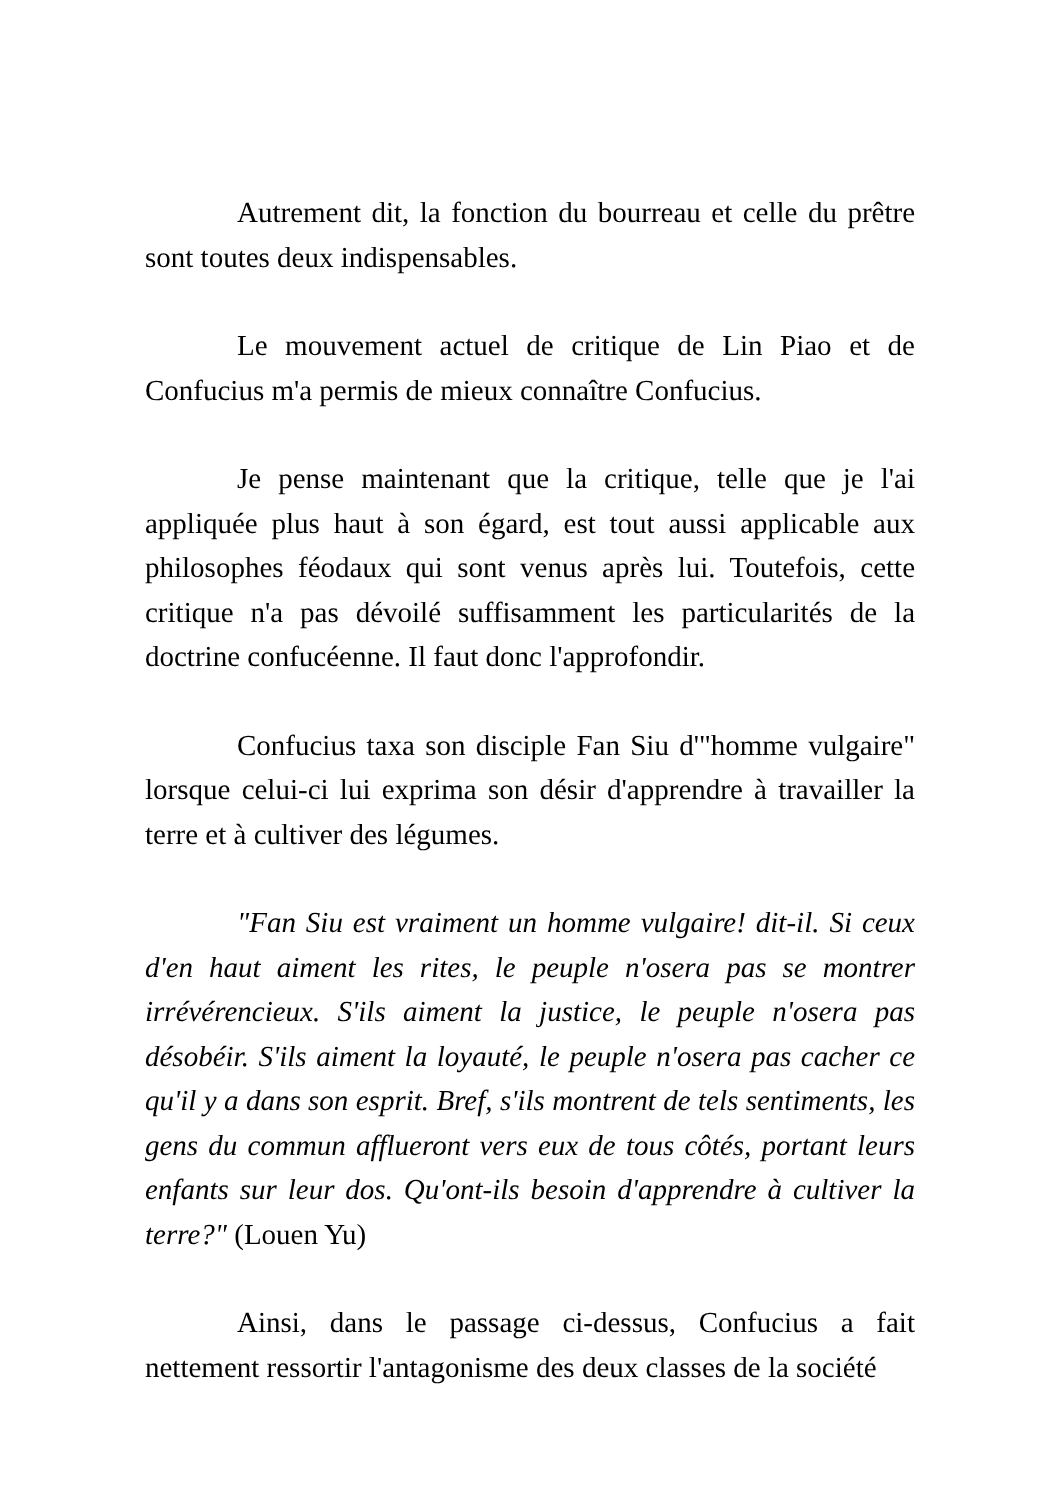Autrement dit, la fonction du bourreau et celle du prêtre sont toutes deux indispensables.
Le mouvement actuel de critique de Lin Piao et de Confucius m'a permis de mieux connaître Confucius.
Je pense maintenant que la critique, telle que je l'ai appliquée plus haut à son égard, est tout aussi applicable aux philosophes féodaux qui sont venus après lui. Toutefois, cette critique n'a pas dévoilé suffisamment les particularités de la doctrine confucéenne. Il faut donc l'approfondir.
Confucius taxa son disciple Fan Siu d'"homme vulgaire" lorsque celui-ci lui exprima son désir d'apprendre à travailler la terre et à cultiver des légumes.
"Fan Siu est vraiment un homme vulgaire! dit-il. Si ceux d'en haut aiment les rites, le peuple n'osera pas se montrer irrévérencieux. S'ils aiment la justice, le peuple n'osera pas désobéir. S'ils aiment la loyauté, le peuple n'osera pas cacher ce qu'il y a dans son esprit. Bref, s'ils montrent de tels sentiments, les gens du commun afflueront vers eux de tous côtés, portant leurs enfants sur leur dos. Qu'ont-ils besoin d'apprendre à cultiver la terre?" (Louen Yu)
Ainsi, dans le passage ci-dessus, Confucius a fait nettement ressortir l'antagonisme des deux classes de la société